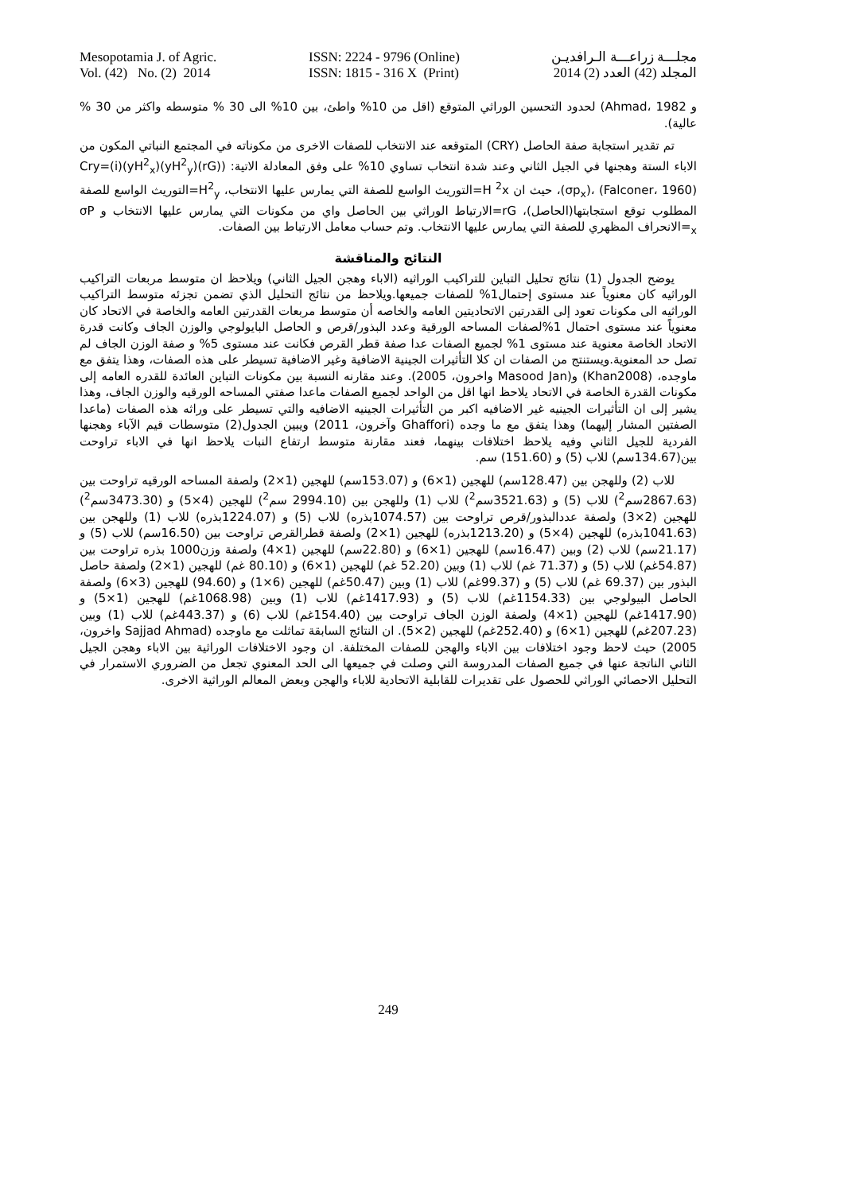Mesopotamia J. of Agric.
Vol. (42) No. (2) 2014
ISSN: 2224 - 9796 (Online)
ISSN: 1815 - 316 X (Print)
مجلـــة زراعـــة الـرافديـن
المجلد (42) العدد (2) 2014
و Ahmad، 1982) لحدود التحسين الوراثي المتوقع (اقل من 10% واطئ، بين 10% الى 30 % متوسطه واكثر من 30 % عالية).
تم تقدير استجابة صفة الحاصل (CRY) المتوقعه عند الانتخاب للصفات الاخرى من مكوناته في المجتمع النباتي المكون من الاباء الستة وهجنها في الجيل الثاني وعند شدة انتخاب تساوي 10% على وفق المعادلة الاتية: (Cry=(i)(yH<sup>2</sup><sub>x</sub>)(yH<sup>2</sup><sub>y</sub>)(rG)(σp<sub>x</sub>)، (Falconer، 1960)، حيث ان H <sup>2</sup>x=التوريث الواسع للصفة التي يمارس عليها الانتخاب، H<sup>2</sup><sub>y</sub>=التوريث الواسع للصفة المطلوب توقع استجابتها(الحاصل)، rG=الارتباط الوراثي بين الحاصل واي من مكونات التي يمارس عليها الانتخاب و σP <sub>x</sub>=الانحراف المظهري للصفة التي يمارس عليها الانتخاب. وتم حساب معامل الارتباط بين الصفات.
النتائج والمناقشة
يوضح الجدول (1) نتائج تحليل التباين للتراكيب الوراثيه (الاباء وهجن الجيل الثاني) ويلاحظ ان متوسط مربعات التراكيب الوراثيه كان معنوياً عند مستوى إحتمال1% للصفات جميعها.ويلاحظ من نتائج التحليل الذي تضمن تجزئه متوسط التراكيب الوراثيه الى مكونات تعود إلى القدرتين الاتحاديتين العامه والخاصه أن متوسط مربعات القدرتين العامه والخاصة في الاتحاد كان معنوياً عند مستوى احتمال 1%لصفات المساحه الورقية وعدد البذور/قرص و الحاصل البايولوجي والوزن الجاف وكانت قدرة الاتحاد الخاصة معنوية عند مستوى 1% لجميع الصفات عدا صفة قطر القرص فكانت عند مستوى 5% و صفة الوزن الجاف لم تصل حد المعنوية.ويستنتج من الصفات ان كلا التأثيرات الجينية الاضافية وغير الاضافية تسيطر على هذه الصفات، وهذا يتفق مع ماوجده، (Khan2008) و(Masood Jan واخرون، 2005). وعند مقارنه النسبة بين مكونات التباين العائدة للقدره العامه إلى مكونات القدرة الخاصة في الاتحاد يلاحظ انها اقل من الواحد لجميع الصفات ماعدا صفتي المساحه الورقيه والوزن الجاف، وهذا يشير إلى ان التأثيرات الجينيه غير الاضافيه اكبر من التأثيرات الجينيه الاضافيه والتي تسيطر على وراثه هذه الصفات (ماعدا الصفتين المشار إليهما) وهذا يتفق مع ما وجده (Ghaffori وآخرون، 2011) ويبين الجدول(2) متوسطات قيم الآباء وهجنها الفردية للجيل الثاني وفيه يلاحظ اختلافات بينهما، فعند مقارنة متوسط ارتفاع النبات يلاحظ انها في الاباء تراوحت بين(134.67سم) للاب (5) و (151.60) سم.
للاب (2) وللهجن بين (128.47سم) للهجين (1×6) و (153.07سم) للهجين (1×2) ولصفة المساحه الورقيه تراوحت بين (2867.63سم<sup>2</sup>) للاب (5) و (3521.63سم<sup>2</sup>) للاب (1) وللهجن بين (2994.10 سم<sup>2</sup>) للهجين (4×5) و (3473.30سم<sup>2</sup>) للهجين (2×3) ولصفة عددالبذور/قرص تراوحت بين (1074.57بذره) للاب (5) و (1224.07بذره) للاب (1) وللهجن بين (1041.63بذره) للهجين (4×5) و (1213.20بذره) للهجين (1×2) ولصفة قطرالقرص تراوحت بين (16.50سم) للاب (5) و (21.17سم) للاب (2) وبين (16.47سم) للهجين (1×6) و (22.80سم) للهجين (1×4) ولصفة وزن1000 بذره تراوحت بين (54.87غم) للاب (5) و (71.37 غم) للاب (1) وبين (52.20 غم) للهجين (1×6) و (80.10 غم) للهجين (1×2) ولصفة حاصل البذور بين (69.37 غم) للاب (5) و (99.37غم) للاب (1) وبين (50.47غم) للهجين (6×1) و (94.60) للهجين (3×6) ولصفة الحاصل البيولوجي بين (1154.33غم) للاب (5) و (1417.93غم) للاب (1) وبين (1068.98غم) للهجين (1×5) و (1417.90غم) للهجين (1×4) ولصفة الوزن الجاف تراوحت بين (154.40غم) للاب (6) و (443.37غم) للاب (1) وبين (207.23غم) للهجين (1×6) و (252.40غم) للهجين (2×5). ان النتائج السابقة تماثلت مع ماوجده (Sajjad Ahmad واخرون، 2005) حيث لاحظ وجود اختلافات بين الاباء والهجن للصفات المختلفة. ان وجود الاختلافات الوراثية بين الاباء وهجن الجيل الثاني الناتجة عنها في جميع الصفات المدروسة التي وصلت في جميعها الى الحد المعنوي تجعل من الضروري الاستمرار في التحليل الاحصائي الوراثي للحصول على تقديرات للقابلية الاتحادية للاباء والهجن وبعض المعالم الوراثية الاخرى.
249